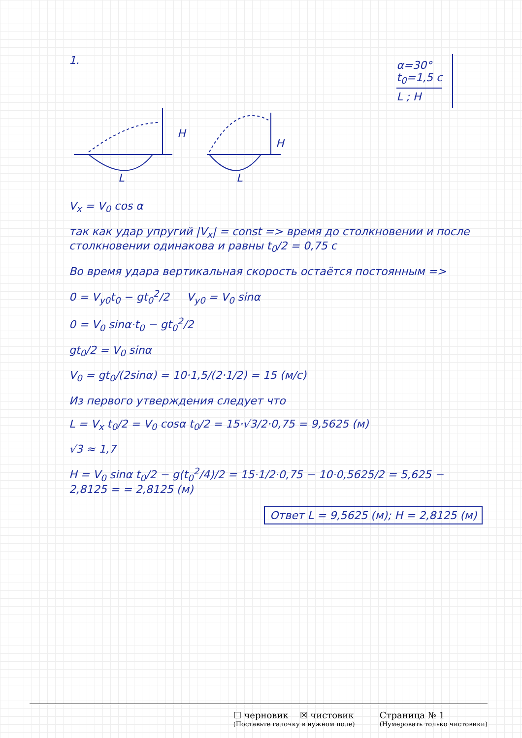1.
α=30°
t<sub>0</sub>=1,5 c
L ; H
H
H
L
L
V<sub>x</sub> = V<sub>0</sub> cos α
так как удар упругий |V<sub>x</sub>| = const => время до столкновении и после столкновении одинакова и равны t<sub>0</sub>/2 = 0,75 c
Во время удара вертикальная скорость остаётся постоянным =>
0 = V<sub>y0</sub>t<sub>0</sub> − gt<sub>0</sub><sup>2</sup>/2 V<sub>y0</sub> = V<sub>0</sub> sinα
0 = V<sub>0</sub> sinα·t<sub>0</sub> − gt<sub>0</sub><sup>2</sup>/2
gt<sub>0</sub>/2 = V<sub>0</sub> sinα
V<sub>0</sub> = gt<sub>0</sub>/(2sinα) = 10·1,5/(2·1/2) = 15 (м/с)
Из первого утверждения следует что
L = V<sub>x</sub> t<sub>0</sub>/2 = V<sub>0</sub> cosα t<sub>0</sub>/2 = 15·√3/2·0,75 = 9,5625 (м)
√3 ≈ 1,7
H = V<sub>0</sub> sinα t<sub>0</sub>/2 − g(t<sub>0</sub><sup>2</sup>/4)/2 = 15·1/2·0,75 − 10·0,5625/2 = 5,625 − 2,8125 = = 2,8125 (м)
Ответ L = 9,5625 (м); H = 2,8125 (м)
☐ черновик ☒ чистовик
(Поставьте галочку в нужном поле)
Страница № 1
(Нумеровать только чистовики)